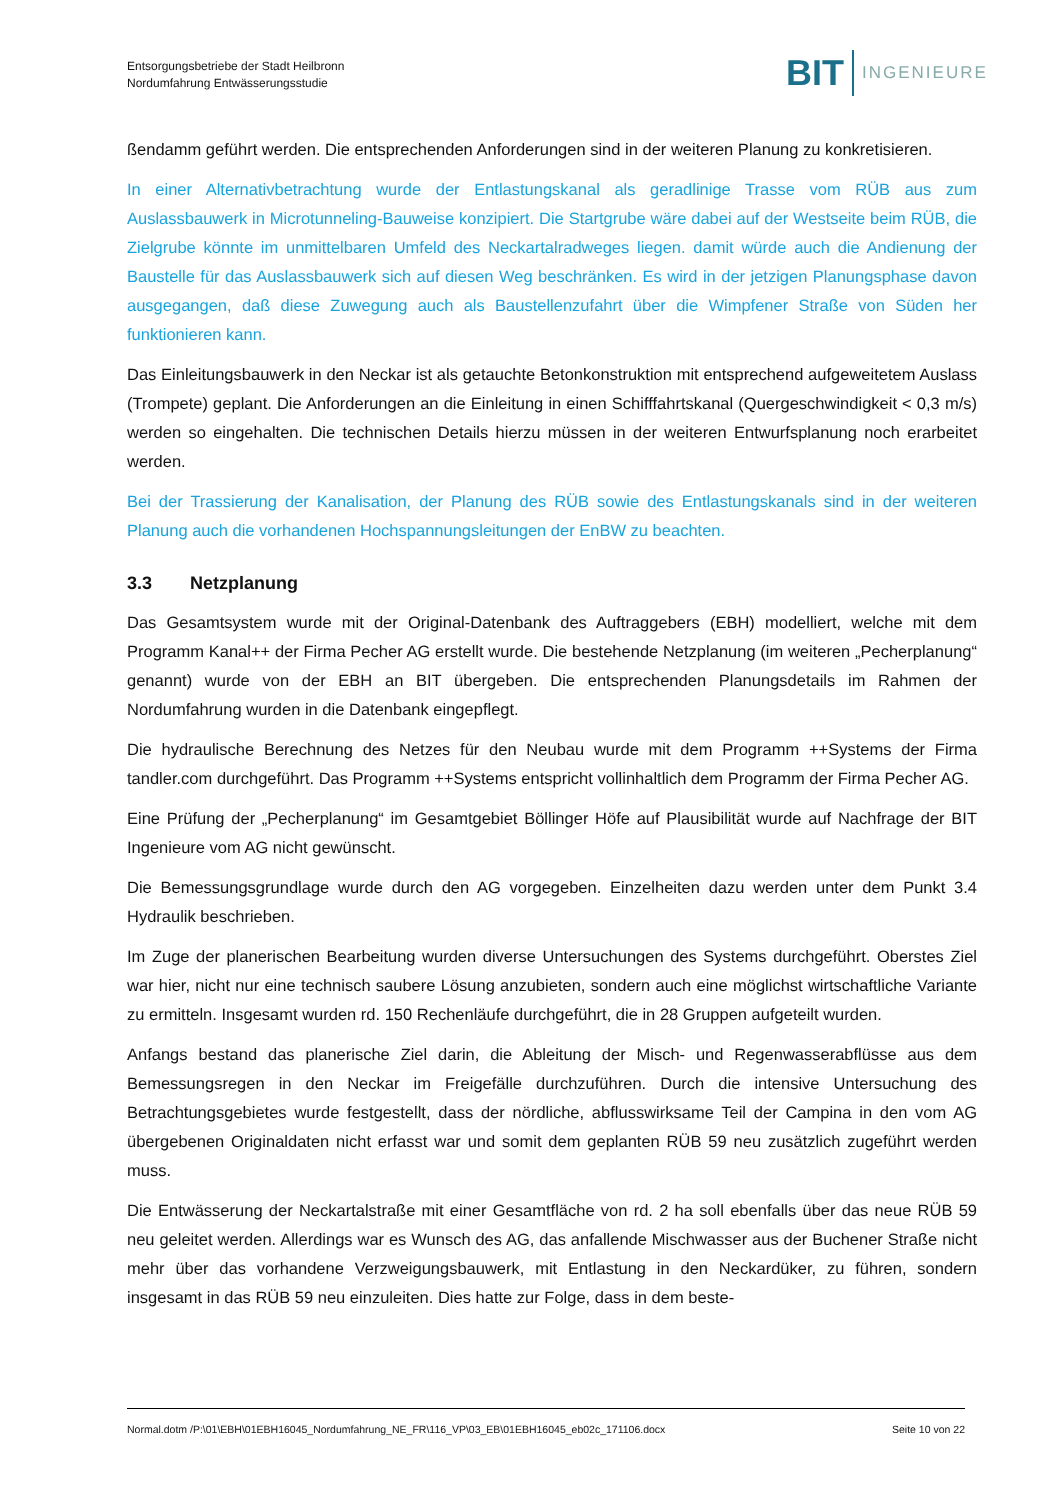Entsorgungsbetriebe der Stadt Heilbronn
Nordumfahrung Entwässerungsstudie
BIT INGENIEURE
ßendamm geführt werden. Die entsprechenden Anforderungen sind in der weiteren Planung zu konkretisieren.
In einer Alternativbetrachtung wurde der Entlastungskanal als geradlinige Trasse vom RÜB aus zum Auslassbauwerk in Microtunneling-Bauweise konzipiert. Die Startgrube wäre dabei auf der Westseite beim RÜB, die Zielgrube könnte im unmittelbaren Umfeld des Neckartalradweges liegen. damit würde auch die Andienung der Baustelle für das Auslassbauwerk sich auf diesen Weg beschränken. Es wird in der jetzigen Planungsphase davon ausgegangen, daß diese Zuwegung auch als Baustellenzufahrt über die Wimpfener Straße von Süden her funktionieren kann.
Das Einleitungsbauwerk in den Neckar ist als getauchte Betonkonstruktion mit entsprechend aufgeweitetem Auslass (Trompete) geplant. Die Anforderungen an die Einleitung in einen Schifffahrtskanal (Quergeschwindigkeit < 0,3 m/s) werden so eingehalten. Die technischen Details hierzu müssen in der weiteren Entwurfsplanung noch erarbeitet werden.
Bei der Trassierung der Kanalisation, der Planung des RÜB sowie des Entlastungskanals sind in der weiteren Planung auch die vorhandenen Hochspannungsleitungen der EnBW zu beachten.
3.3 Netzplanung
Das Gesamtsystem wurde mit der Original-Datenbank des Auftraggebers (EBH) modelliert, welche mit dem Programm Kanal++ der Firma Pecher AG erstellt wurde. Die bestehende Netzplanung (im weiteren „Pecherplanung“ genannt) wurde von der EBH an BIT übergeben. Die entsprechenden Planungsdetails im Rahmen der Nordumfahrung wurden in die Datenbank eingepflegt.
Die hydraulische Berechnung des Netzes für den Neubau wurde mit dem Programm ++Systems der Firma tandler.com durchgeführt. Das Programm ++Systems entspricht vollinhaltlich dem Programm der Firma Pecher AG.
Eine Prüfung der „Pecherplanung“ im Gesamtgebiet Böllinger Höfe auf Plausibilität wurde auf Nachfrage der BIT Ingenieure vom AG nicht gewünscht.
Die Bemessungsgrundlage wurde durch den AG vorgegeben. Einzelheiten dazu werden unter dem Punkt 3.4 Hydraulik beschrieben.
Im Zuge der planerischen Bearbeitung wurden diverse Untersuchungen des Systems durchgeführt. Oberstes Ziel war hier, nicht nur eine technisch saubere Lösung anzubieten, sondern auch eine möglichst wirtschaftliche Variante zu ermitteln. Insgesamt wurden rd. 150 Rechenläufe durchgeführt, die in 28 Gruppen aufgeteilt wurden.
Anfangs bestand das planerische Ziel darin, die Ableitung der Misch- und Regenwasserabflüsse aus dem Bemessungsregen in den Neckar im Freigefälle durchzuführen. Durch die intensive Untersuchung des Betrachtungsgebietes wurde festgestellt, dass der nördliche, abflusswirksame Teil der Campina in den vom AG übergebenen Originaldaten nicht erfasst war und somit dem geplanten RÜB 59 neu zusätzlich zugeführt werden muss.
Die Entwässerung der Neckartalstraße mit einer Gesamtfläche von rd. 2 ha soll ebenfalls über das neue RÜB 59 neu geleitet werden. Allerdings war es Wunsch des AG, das anfallende Mischwasser aus der Buchener Straße nicht mehr über das vorhandene Verzweigungsbauwerk, mit Entlastung in den Neckardüker, zu führen, sondern insgesamt in das RÜB 59 neu einzuleiten. Dies hatte zur Folge, dass in dem beste-
Normal.dotm /P:\01\EBH\01EBH16045_Nordumfahrung_NE_FR\116_VP\03_EB\01EBH16045_eb02c_171106.docx Seite 10 von 22